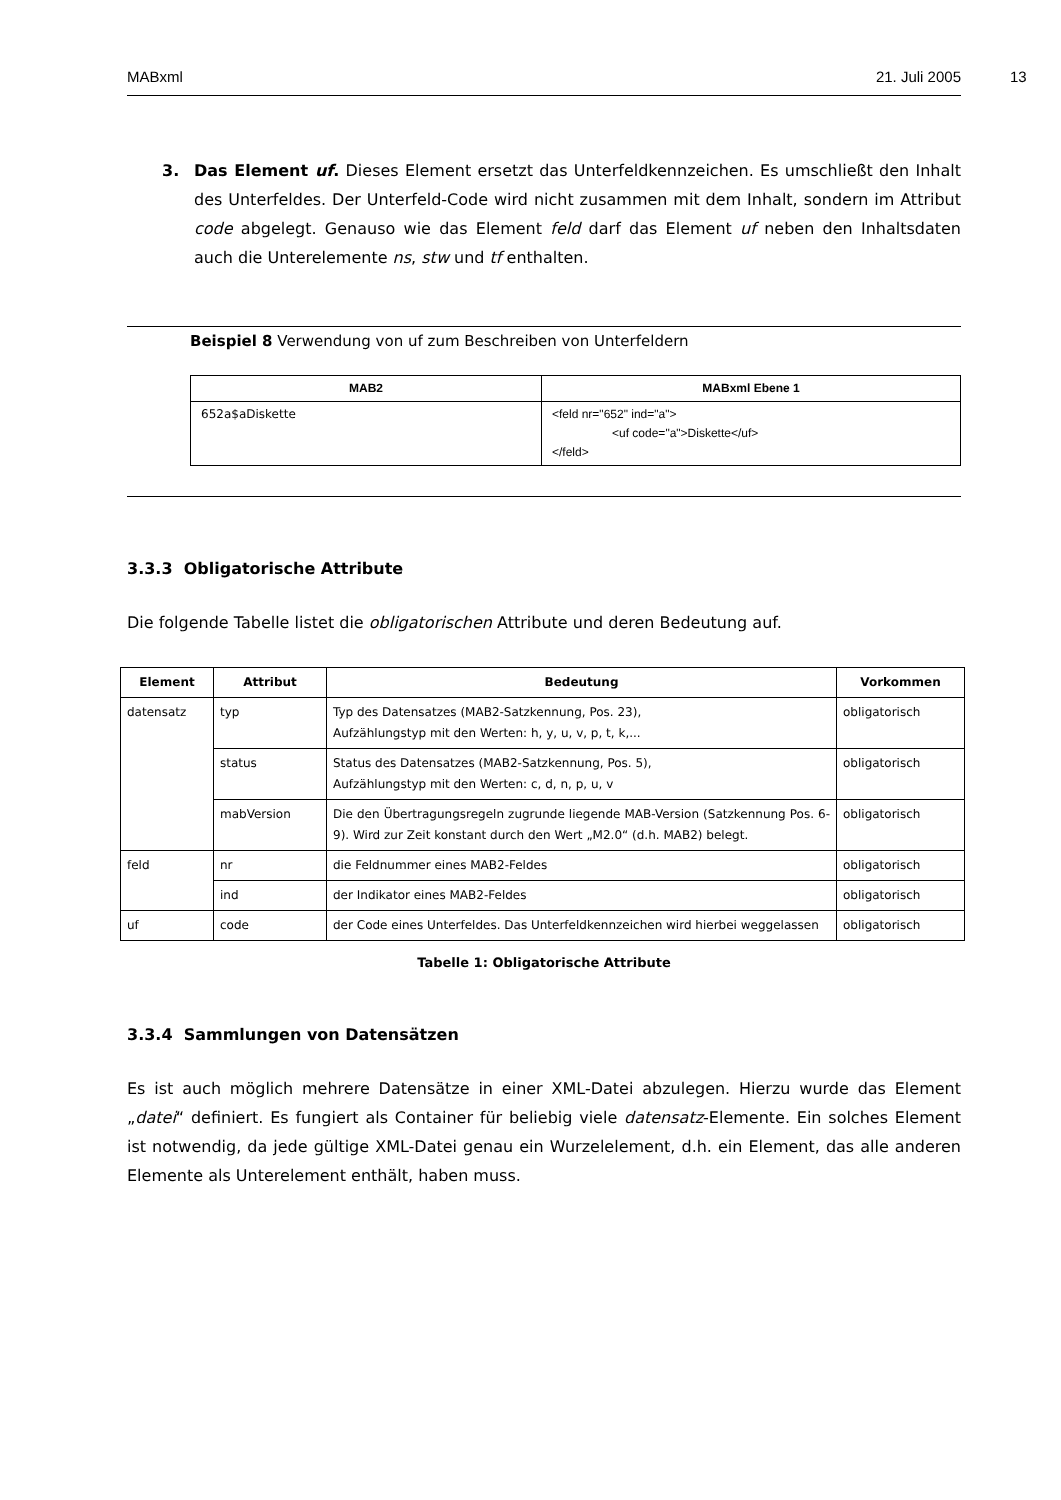MABxml 21. Juli 2005
13
3. Das Element uf. Dieses Element ersetzt das Unterfeldkennzeichen. Es umschließt den Inhalt des Unterfeldes. Der Unterfeld-Code wird nicht zusammen mit dem Inhalt, sondern im Attribut code abgelegt. Genauso wie das Element feld darf das Element uf neben den Inhaltsdaten auch die Unterelemente ns, stw und tf enthalten.
Beispiel 8 Verwendung von uf zum Beschreiben von Unterfeldern
| MAB2 | MABxml Ebene 1 |
| --- | --- |
| 652a$aDiskette | <feld nr="652" ind="a"> <uf code="a">Diskette</uf> </feld> |
3.3.3 Obligatorische Attribute
Die folgende Tabelle listet die obligatorischen Attribute und deren Bedeutung auf.
| Element | Attribut | Bedeutung | Vorkommen |
| --- | --- | --- | --- |
| datensatz | typ | Typ des Datensatzes (MAB2-Satzkennung, Pos. 23), Aufzählungstyp mit den Werten: h, y, u, v, p, t, k,... | obligatorisch |
| | status | Status des Datensatzes (MAB2-Satzkennung, Pos. 5), Aufzählungstyp mit den Werten: c, d, n, p, u, v | obligatorisch |
| | mabVersion | Die den Übertragungsregeln zugrunde liegende MAB-Version (Satzkennung Pos. 6-9). Wird zur Zeit konstant durch den Wert „M2.0“ (d.h. MAB2) belegt. | obligatorisch |
| feld | nr | die Feldnummer eines MAB2-Feldes | obligatorisch |
| | ind | der Indikator eines MAB2-Feldes | obligatorisch |
| uf | code | der Code eines Unterfeldes. Das Unterfeldkennzeichen wird hierbei weggelassen | obligatorisch |
Tabelle 1: Obligatorische Attribute
3.3.4 Sammlungen von Datensätzen
Es ist auch möglich mehrere Datensätze in einer XML-Datei abzulegen. Hierzu wurde das Element „datei“ definiert. Es fungiert als Container für beliebig viele datensatz-Elemente. Ein solches Element ist notwendig, da jede gültige XML-Datei genau ein Wurzelelement, d.h. ein Element, das alle anderen Elemente als Unterelement enthält, haben muss.